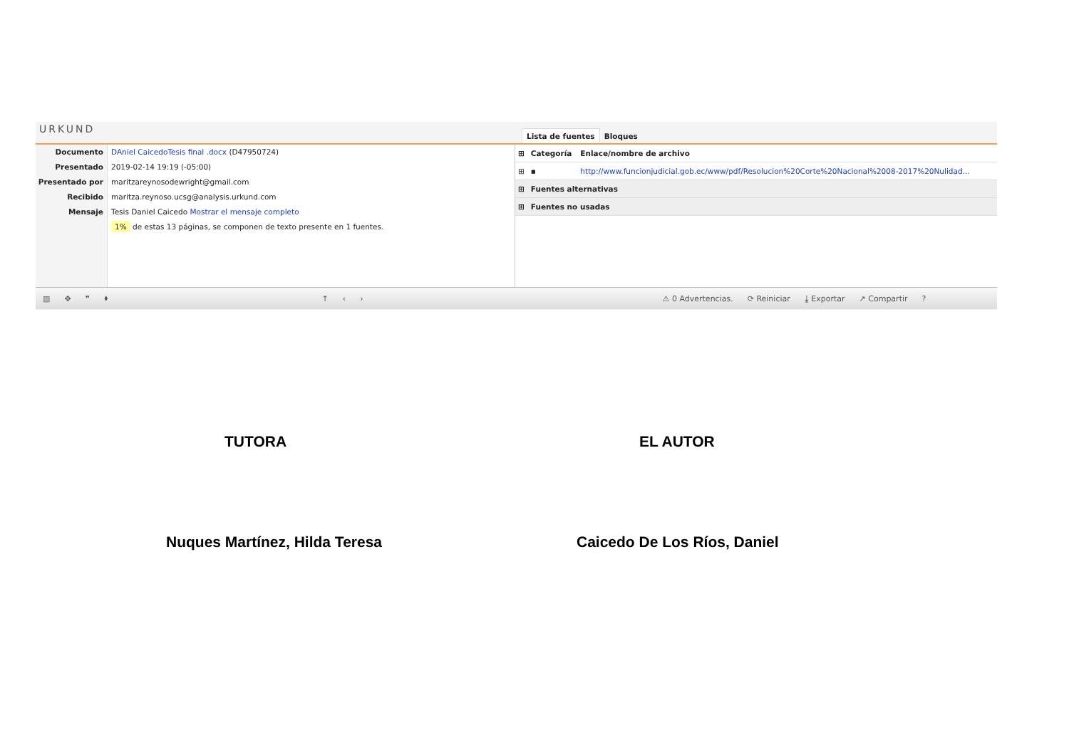URKUND
Lista de fuentes Bloques
Documento
Presentado
Presentado por
Recibido
Mensaje
DAniel CaicedoTesis final .docx (D47950724)
2019-02-14 19:19 (-05:00)
maritzareynosodewright@gmail.com
maritza.reynoso.ucsg@analysis.urkund.com
Tesis Daniel Caicedo Mostrar el mensaje completo
1% de estas 13 páginas, se componen de texto presente en 1 fuentes.
| ⊞ | Categoría | Enlace/nombre de archivo |
| --- | --- | --- |
| ⊞ | ▪ | http://www.funcionjudicial.gob.ec/www/pdf/Resolucion%20Corte%20Nacional%2008-2017%20Nulidad… |
| ⊞ | Fuentes alternativas | |
| ⊞ | Fuentes no usadas | |
▥ ✥ ❞ ⬧ ↑ ‹ › ⚠ 0 Advertencias. ⟳ Reiniciar ⤓ Exportar ↗ Compartir?
TUTORA EL AUTOR
Nuques Martínez, Hilda Teresa Caicedo De Los Ríos, Daniel